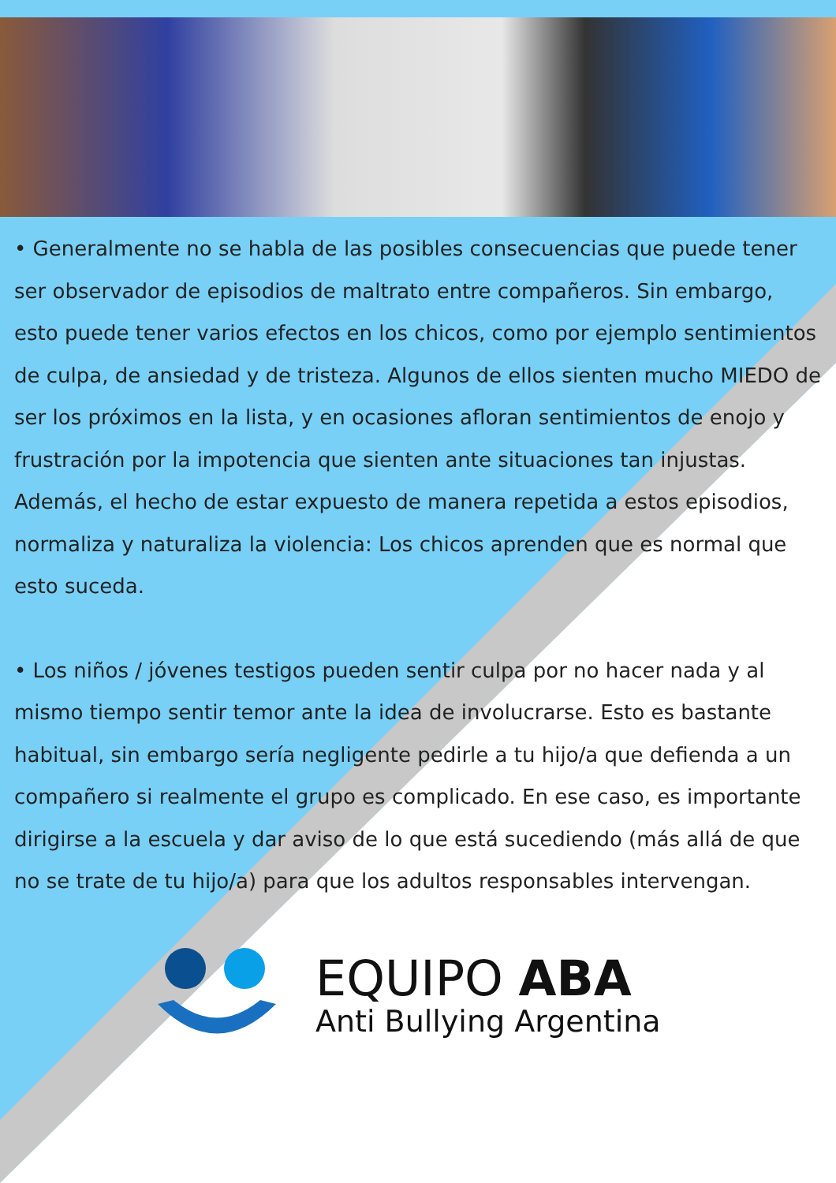• Generalmente no se habla de las posibles consecuencias que puede tener ser observador de episodios de maltrato entre compañeros. Sin embargo, esto puede tener varios efectos en los chicos, como por ejemplo sentimientos de culpa, de ansiedad y de tristeza. Algunos de ellos sienten mucho MIEDO de ser los próximos en la lista, y en ocasiones afloran sentimientos de enojo y frustración por la impotencia que sienten ante situaciones tan injustas. Además, el hecho de estar expuesto de manera repetida a estos episodios, normaliza y naturaliza la violencia: Los chicos aprenden que es normal que esto suceda.
• Los niños / jóvenes testigos pueden sentir culpa por no hacer nada y al mismo tiempo sentir temor ante la idea de involucrarse. Esto es bastante habitual, sin embargo sería negligente pedirle a tu hijo/a que defienda a un compañero si realmente el grupo es complicado. En ese caso, es importante dirigirse a la escuela y dar aviso de lo que está sucediendo (más allá de que no se trate de tu hijo/a) para que los adultos responsables intervengan.
EQUIPO ABA
Anti Bullying Argentina